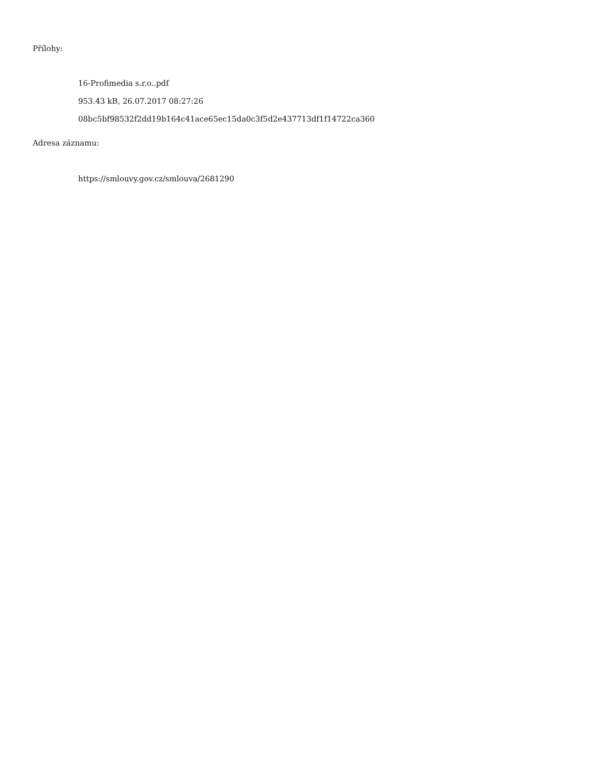Přílohy:
16-Profimedia s.r.o..pdf
953.43 kB, 26.07.2017 08:27:26
08bc5bf98532f2dd19b164c41ace65ec15da0c3f5d2e437713df1f14722ca360
Adresa záznamu:
https://smlouvy.gov.cz/smlouva/2681290